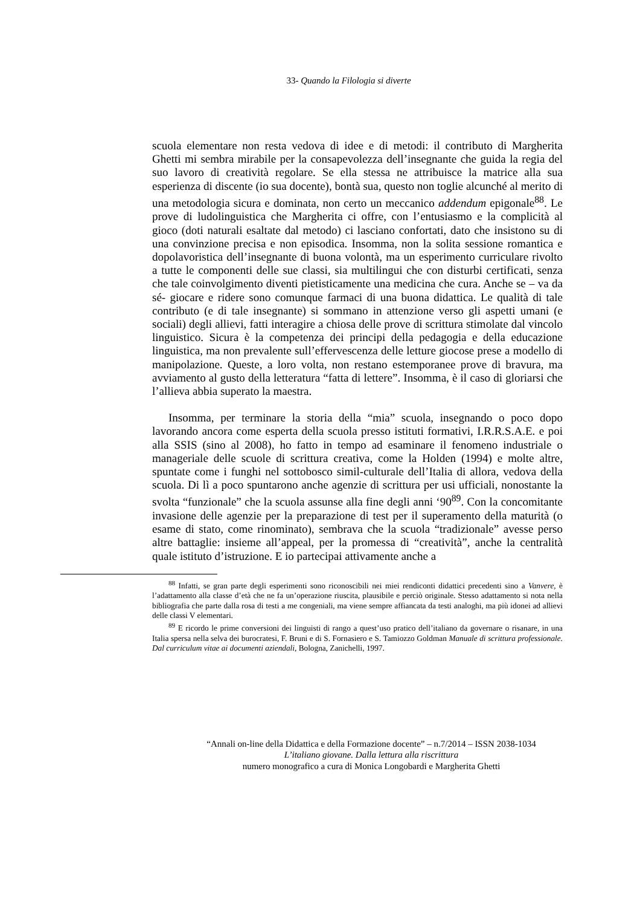33- Quando la Filologia si diverte
scuola elementare non resta vedova di idee e di metodi: il contributo di Margherita Ghetti mi sembra mirabile per la consapevolezza dell’insegnante che guida la regia del suo lavoro di creatività regolare. Se ella stessa ne attribuisce la matrice alla sua esperienza di discente (io sua docente), bontà sua, questo non toglie alcunché al merito di una metodologia sicura e dominata, non certo un meccanico addendum epigonale<sup>88</sup>. Le prove di ludolinguistica che Margherita ci offre, con l’entusiasmo e la complicità al gioco (doti naturali esaltate dal metodo) ci lasciano confortati, dato che insistono su di una convinzione precisa e non episodica. Insomma, non la solita sessione romantica e dopolavoristica dell’insegnante di buona volontà, ma un esperimento curriculare rivolto a tutte le componenti delle sue classi, sia multilingui che con disturbi certificati, senza che tale coinvolgimento diventi pietisticamente una medicina che cura. Anche se – va da sé- giocare e ridere sono comunque farmaci di una buona didattica. Le qualità di tale contributo (e di tale insegnante) si sommano in attenzione verso gli aspetti umani (e sociali) degli allievi, fatti interagire a chiosa delle prove di scrittura stimolate dal vincolo linguistico. Sicura è la competenza dei principi della pedagogia e della educazione linguistica, ma non prevalente sull’effervescenza delle letture giocose prese a modello di manipolazione. Queste, a loro volta, non restano estemporanee prove di bravura, ma avviamento al gusto della letteratura “fatta di lettere”. Insomma, è il caso di gloriarsi che l’allieva abbia superato la maestra.
Insomma, per terminare la storia della “mia” scuola, insegnando o poco dopo lavorando ancora come esperta della scuola presso istituti formativi, I.R.R.S.A.E. e poi alla SSIS (sino al 2008), ho fatto in tempo ad esaminare il fenomeno industriale o manageriale delle scuole di scrittura creativa, come la Holden (1994) e molte altre, spuntate come i funghi nel sottobosco simil-culturale dell’Italia di allora, vedova della scuola. Di lì a poco spuntarono anche agenzie di scrittura per usi ufficiali, nonostante la svolta “funzionale” che la scuola assunse alla fine degli anni ‘90<sup>89</sup>. Con la concomitante invasione delle agenzie per la preparazione di test per il superamento della maturità (o esame di stato, come rinominato), sembrava che la scuola “tradizionale” avesse perso altre battaglie: insieme all’appeal, per la promessa di “creatività”, anche la centralità quale istituto d’istruzione. E io partecipai attivamente anche a
<sup>88</sup> Infatti, se gran parte degli esperimenti sono riconoscibili nei miei rendiconti didattici precedenti sino a Vanvere, è l’adattamento alla classe d’età che ne fa un’operazione riuscita, plausibile e perciò originale. Stesso adattamento si nota nella bibliografia che parte dalla rosa di testi a me congeniali, ma viene sempre affiancata da testi analoghi, ma più idonei ad allievi delle classi V elementari.
<sup>89</sup> E ricordo le prime conversioni dei linguisti di rango a quest’uso pratico dell’italiano da governare o risanare, in una Italia spersa nella selva dei burocratesi, F. Bruni e di S. Fornasiero e S. Tamiozzo Goldman Manuale di scrittura professionale. Dal curriculum vitae ai documenti aziendali, Bologna, Zanichelli, 1997.
“Annali on-line della Didattica e della Formazione docente” – n.7/2014 – ISSN 2038-1034
L’italiano giovane. Dalla lettura alla riscrittura
numero monografico a cura di Monica Longobardi e Margherita Ghetti